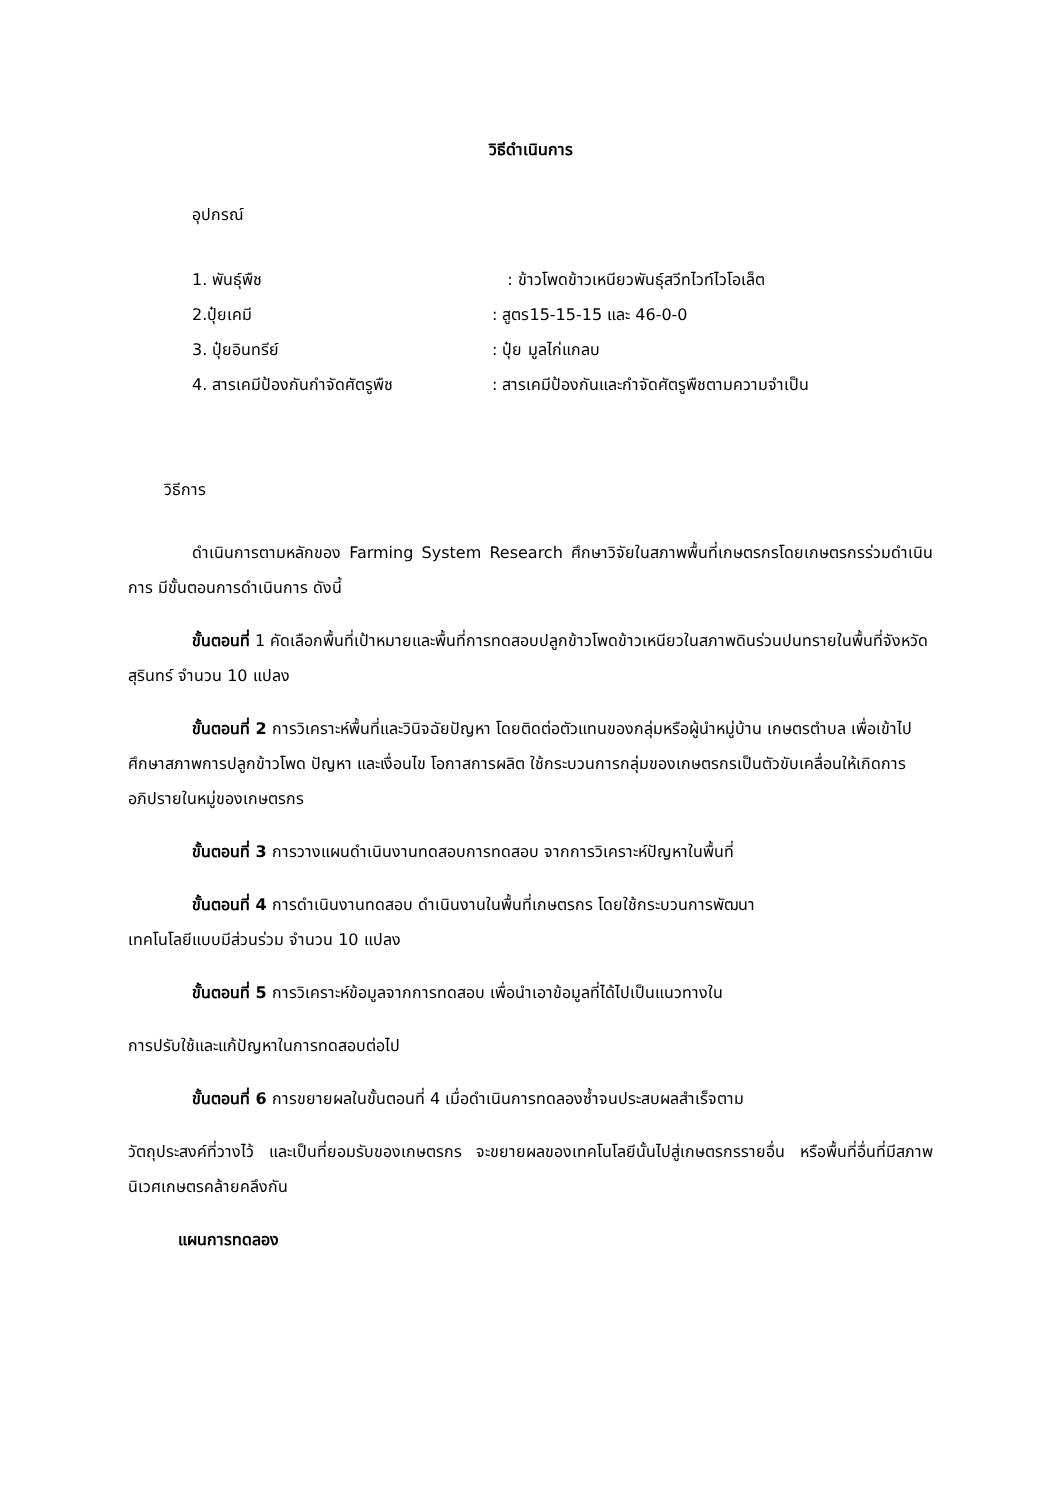วิธีดำเนินการ
อุปกรณ์
1. พันธุ์พืช : ข้าวโพดข้าวเหนียวพันธุ์สวีทไวท์ไวโอเล็ต
2.ปุ๋ยเคมี : สูตร15-15-15 และ 46-0-0
3. ปุ๋ยอินทรีย์ : ปุ๋ย มูลไก่แกลบ
4. สารเคมีป้องกันกำจัดศัตรูพืช : สารเคมีป้องกันและกำจัดศัตรูพืชตามความจำเป็น
วิธีการ
ดำเนินการตามหลักของ Farming System Research ศึกษาวิจัยในสภาพพื้นที่เกษตรกรโดยเกษตรกรร่วมดำเนินการ มีขั้นตอนการดำเนินการ ดังนี้
ขั้นตอนที่ 1 คัดเลือกพื้นที่เป้าหมายและพื้นที่การทดสอบปลูกข้าวโพดข้าวเหนียวในสภาพดินร่วนปนทรายในพื้นที่จังหวัดสุรินทร์ จำนวน 10 แปลง
ขั้นตอนที่ 2 การวิเคราะห์พื้นที่และวินิจฉัยปัญหา โดยติดต่อตัวแทนของกลุ่มหรือผู้นำหมู่บ้าน เกษตรตำบล เพื่อเข้าไปศึกษาสภาพการปลูกข้าวโพด ปัญหา และเงื่อนไข โอกาสการผลิต ใช้กระบวนการกลุ่มของเกษตรกรเป็นตัวขับเคลื่อนให้เกิดการอภิปรายในหมู่ของเกษตรกร
ขั้นตอนที่ 3 การวางแผนดำเนินงานทดสอบการทดสอบ จากการวิเคราะห์ปัญหาในพื้นที่
ขั้นตอนที่ 4 การดำเนินงานทดสอบ ดำเนินงานในพื้นที่เกษตรกร โดยใช้กระบวนการพัฒนา
เทคโนโลยีแบบมีส่วนร่วม จำนวน 10 แปลง
ขั้นตอนที่ 5 การวิเคราะห์ข้อมูลจากการทดสอบ เพื่อนำเอาข้อมูลที่ได้ไปเป็นแนวทางใน
การปรับใช้และแก้ปัญหาในการทดสอบต่อไป
ขั้นตอนที่ 6 การขยายผลในขั้นตอนที่ 4 เมื่อดำเนินการทดลองซ้ำจนประสบผลสำเร็จตาม
วัตถุประสงค์ที่วางไว้ และเป็นที่ยอมรับของเกษตรกร จะขยายผลของเทคโนโลยีนั้นไปสู่เกษตรกรรายอื่น หรือพื้นที่อื่นที่มีสภาพนิเวศเกษตรคล้ายคลึงกัน
แผนการทดลอง